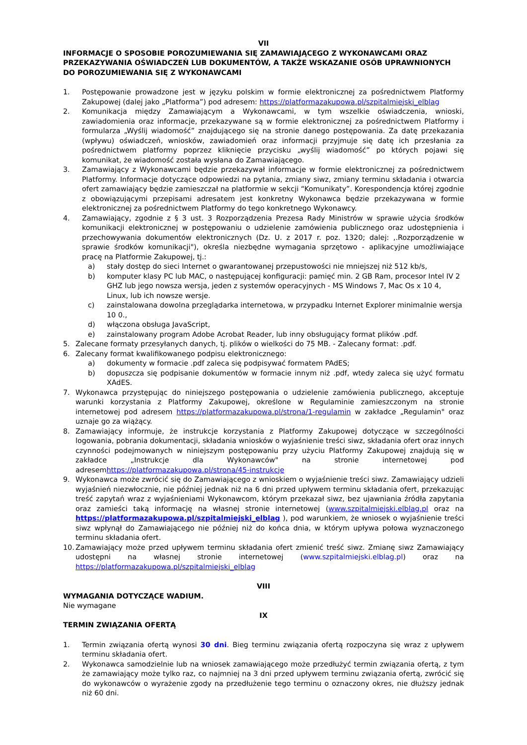VII
INFORMACJE O SPOSOBIE POROZUMIEWANIA SIĘ ZAMAWIAJĄCEGO Z WYKONAWCAMI ORAZ PRZEKAZYWANIA OŚWIADCZEŃ LUB DOKUMENTÓW, A TAKŻE WSKAZANIE OSÓB UPRAWNIONYCH DO POROZUMIEWANIA SIĘ Z WYKONAWCAMI
1. Postępowanie prowadzone jest w języku polskim w formie elektronicznej za pośrednictwem Platformy Zakupowej (dalej jako „Platforma”) pod adresem: https://platformazakupowa.pl/szpitalmiejski_elblag
2. Komunikacja między Zamawiającym a Wykonawcami, w tym wszelkie oświadczenia, wnioski, zawiadomienia oraz informacje, przekazywane są w formie elektronicznej za pośrednictwem Platformy i formularza „Wyślij wiadomość” znajdującego się na stronie danego postępowania. Za datę przekazania (wpływu) oświadczeń, wniosków, zawiadomień oraz informacji przyjmuje się datę ich przesłania za pośrednictwem platformy poprzez kliknięcie przycisku „wyślij wiadomość” po których pojawi się komunikat, że wiadomość została wysłana do Zamawiającego.
3. Zamawiający z Wykonawcami będzie przekazywał informacje w formie elektronicznej za pośrednictwem Platformy. Informacje dotyczące odpowiedzi na pytania, zmiany siwz, zmiany terminu składania i otwarcia ofert zamawiający będzie zamieszczał na platformie w sekcji “Komunikaty”. Korespondencja której zgodnie z obowiązującymi przepisami adresatem jest konkretny Wykonawca będzie przekazywana w formie elektronicznej za pośrednictwem Platformy do tego konkretnego Wykonawcy.
4. Zamawiający, zgodnie z § 3 ust. 3 Rozporządzenia Prezesa Rady Ministrów w sprawie użycia środków komunikacji elektronicznej w postępowaniu o udzielenie zamówienia publicznego oraz udostępnienia i przechowywania dokumentów elektronicznych (Dz. U. z 2017 r. poz. 1320; dalej: ,.Rozporządzenie w sprawie środków komunikacji"), określa niezbędne wymagania sprzętowo - aplikacyjne umożliwiające pracę na Platformie Zakupowej, tj.:
a) stały dostęp do sieci Internet o gwarantowanej przepustowości nie mniejszej niż 512 kb/s,
b) komputer klasy PC lub MAC, o następującej konfiguracji: pamięć min. 2 GB Ram, procesor Intel IV 2 GHZ lub jego nowsza wersja, jeden z systemów operacyjnych - MS Windows 7, Mac Os x 10 4, Linux, lub ich nowsze wersje.
c) zainstalowana dowolna przeglądarka internetowa, w przypadku Internet Explorer minimalnie wersja 10 0.,
d) włączona obsługa JavaScript,
e) zainstalowany program Adobe Acrobat Reader, lub inny obsługujący format plików .pdf.
5. Zalecane formaty przesyłanych danych, tj. plików o wielkości do 75 MB. - Zalecany format: .pdf.
6. Zalecany format kwalifikowanego podpisu elektronicznego:
a) dokumenty w formacie .pdf zaleca się podpisywać formatem PAdES;
b) dopuszcza się podpisanie dokumentów w formacie innym niż .pdf, wtedy zaleca się użyć formatu XAdES.
7. Wykonawca przystępując do niniejszego postępowania o udzielenie zamówienia publicznego, akceptuje warunki korzystania z Platformy Zakupowej, określone w Regulaminie zamieszczonym na stronie internetowej pod adresem https://platformazakupowa.pl/strona/1-regulamin w zakładce „Regulamin" oraz uznaje go za wiążący.
8. Zamawiający informuje, że instrukcje korzystania z Platformy Zakupowej dotyczące w szczególności logowania, pobrania dokumentacji, składania wniosków o wyjaśnienie treści siwz, składania ofert oraz innych czynności podejmowanych w niniejszym postępowaniu przy użyciu Platformy Zakupowej znajdują się w zakładce „Instrukcje dla Wykonawców" na stronie internetowej pod adresemhttps://platformazakupowa.pl/strona/45-instrukcje
9. Wykonawca może zwrócić się do Zamawiającego z wnioskiem o wyjaśnienie treści siwz. Zamawiający udzieli wyjaśnień niezwłocznie, nie później jednak niż na 6 dni przed upływem terminu składania ofert, przekazując treść zapytań wraz z wyjaśnieniami Wykonawcom, którym przekazał siwz, bez ujawniania źródła zapytania oraz zamieści taką informację na własnej stronie internetowej (www.szpitalmiejski.elblag.pl oraz na https://platformazakupowa.pl/szpitalmiejski_elblag ), pod warunkiem, że wniosek o wyjaśnienie treści siwz wpłynął do Zamawiającego nie później niż do końca dnia, w którym upływa połowa wyznaczonego terminu składania ofert.
10. Zamawiający może przed upływem terminu składania ofert zmienić treść siwz. Zmianę siwz Zamawiający udostępni na własnej stronie internetowej (www.szpitalmiejski.elblag.pl) oraz na https://platformazakupowa.pl/szpitalmiejski_elblag
VIII
WYMAGANIA DOTYCZĄCE WADIUM.
Nie wymagane
IX
TERMIN ZWIĄZANIA OFERTĄ
1. Termin związania ofertą wynosi 30 dni. Bieg terminu związania ofertą rozpoczyna się wraz z upływem terminu składania ofert.
2. Wykonawca samodzielnie lub na wniosek zamawiającego może przedłużyć termin związania ofertą, z tym że zamawiający może tylko raz, co najmniej na 3 dni przed upływem terminu związania ofertą, zwrócić się do wykonawców o wyrażenie zgody na przedłużenie tego terminu o oznaczony okres, nie dłuższy jednak niż 60 dni.